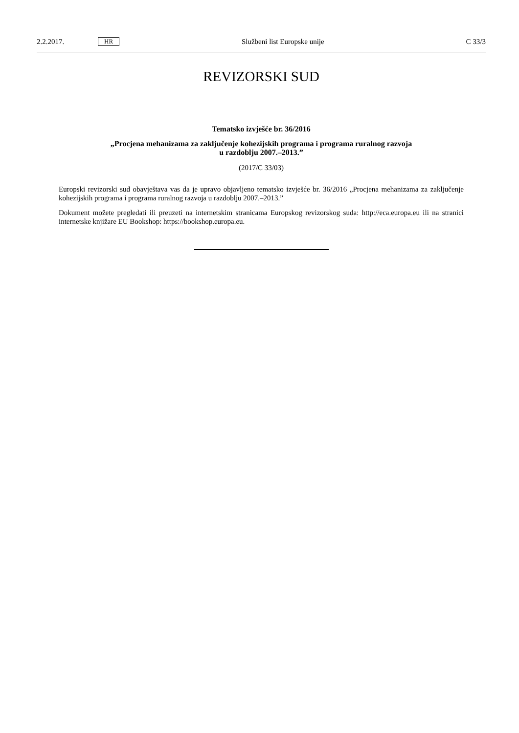2.2.2017. HR Službeni list Europske unije C 33/3
REVIZORSKI SUD
Tematsko izvješće br. 36/2016
„Procjena mehanizama za zaključenje kohezijskih programa i programa ruralnog razvoja
u razdoblju 2007.–2013.”
(2017/C 33/03)
Europski revizorski sud obavještava vas da je upravo objavljeno tematsko izvješće br. 36/2016 „Procjena mehanizama za zaključenje kohezijskih programa i programa ruralnog razvoja u razdoblju 2007.–2013.”
Dokument možete pregledati ili preuzeti na internetskim stranicama Europskog revizorskog suda: http://eca.europa.eu ili na stranici internetske knjižare EU Bookshop: https://bookshop.europa.eu.